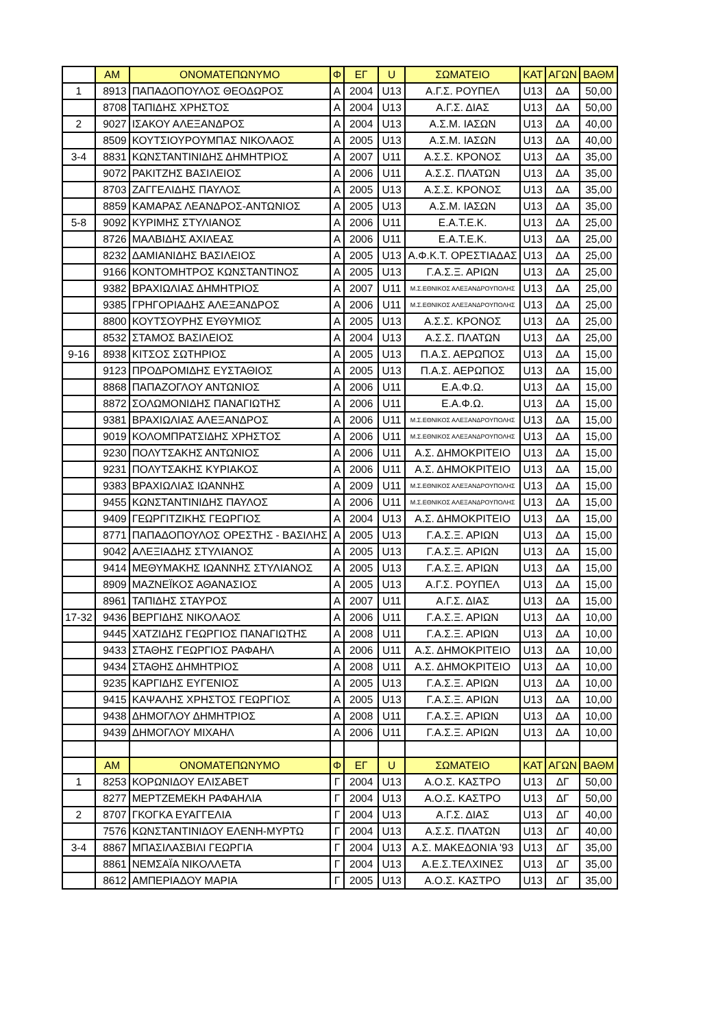| | AM | ΟΝΟΜΑΤΕΠΩΝΥΜΟ | Φ | ΕΓ | U | ΣΩΜΑΤΕΙΟ | ΚΑΤ | ΑΓΩΝ | ΒΑΘΜ |
| 1 | 8913 | ΠΑΠΑΔΟΠΟΥΛΟΣ ΘΕΟΔΩΡΟΣ | Α | 2004 | U13 | Α.Γ.Σ. ΡΟΥΠΕΛ | U13 | ΔΑ | 50,00 |
| | 8708 | ΤΑΠΙΔΗΣ ΧΡΗΣΤΟΣ | Α | 2004 | U13 | Α.Γ.Σ. ΔΙΑΣ | U13 | ΔΑ | 50,00 |
| 2 | 9027 | ΙΣΑΚΟΥ ΑΛΕΞΑΝΔΡΟΣ | Α | 2004 | U13 | Α.Σ.Μ. ΙΑΣΩΝ | U13 | ΔΑ | 40,00 |
| | 8509 | ΚΟΥΤΣΙΟΥΡΟΥΜΠΑΣ ΝΙΚΟΛΑΟΣ | Α | 2005 | U13 | Α.Σ.Μ. ΙΑΣΩΝ | U13 | ΔΑ | 40,00 |
| 3-4 | 8831 | ΚΩΝΣΤΑΝΤΙΝΙΔΗΣ ΔΗΜΗΤΡΙΟΣ | Α | 2007 | U11 | Α.Σ.Σ. ΚΡΟΝΟΣ | U13 | ΔΑ | 35,00 |
| | 9072 | ΡΑΚΙΤΖΗΣ ΒΑΣΙΛΕΙΟΣ | Α | 2006 | U11 | Α.Σ.Σ. ΠΛΑΤΩΝ | U13 | ΔΑ | 35,00 |
| | 8703 | ΖΑΓΓΕΛΙΔΗΣ ΠΑΥΛΟΣ | Α | 2005 | U13 | Α.Σ.Σ. ΚΡΟΝΟΣ | U13 | ΔΑ | 35,00 |
| | 8859 | ΚΑΜΑΡΑΣ ΛΕΑΝΔΡΟΣ-ΑΝΤΩΝΙΟΣ | Α | 2005 | U13 | Α.Σ.Μ. ΙΑΣΩΝ | U13 | ΔΑ | 35,00 |
| 5-8 | 9092 | ΚΥΡΙΜΗΣ ΣΤΥΛΙΑΝΟΣ | Α | 2006 | U11 | Ε.Α.Τ.Ε.Κ. | U13 | ΔΑ | 25,00 |
| | 8726 | ΜΑΛΒΙΔΗΣ ΑΧΙΛΕΑΣ | Α | 2006 | U11 | Ε.Α.Τ.Ε.Κ. | U13 | ΔΑ | 25,00 |
| | 8232 | ΔΑΜΙΑΝΙΔΗΣ ΒΑΣΙΛΕΙΟΣ | Α | 2005 | U13 | Α.Φ.Κ.Τ. ΟΡΕΣΤΙΑΔΑΣ | U13 | ΔΑ | 25,00 |
| | 9166 | ΚΟΝΤΟΜΗΤΡΟΣ ΚΩΝΣΤΑΝΤΙΝΟΣ | Α | 2005 | U13 | Γ.Α.Σ.Ξ. ΑΡΙΩΝ | U13 | ΔΑ | 25,00 |
| | 9382 | ΒΡΑΧΙΩΛΙΑΣ ΔΗΜΗΤΡΙΟΣ | Α | 2007 | U11 | Μ.Σ.ΕΘΝΙΚΟΣ ΑΛΕΞΑΝΔΡΟΥΠΟΛΗΣ | U13 | ΔΑ | 25,00 |
| | 9385 | ΓΡΗΓΟΡΙΑΔΗΣ ΑΛΕΞΑΝΔΡΟΣ | Α | 2006 | U11 | Μ.Σ.ΕΘΝΙΚΟΣ ΑΛΕΞΑΝΔΡΟΥΠΟΛΗΣ | U13 | ΔΑ | 25,00 |
| | 8800 | ΚΟΥΤΣΟΥΡΗΣ ΕΥΘΥΜΙΟΣ | Α | 2005 | U13 | Α.Σ.Σ. ΚΡΟΝΟΣ | U13 | ΔΑ | 25,00 |
| | 8532 | ΣΤΑΜΟΣ ΒΑΣΙΛΕΙΟΣ | Α | 2004 | U13 | Α.Σ.Σ. ΠΛΑΤΩΝ | U13 | ΔΑ | 25,00 |
| 9-16 | 8938 | ΚΙΤΣΟΣ ΣΩΤΗΡΙΟΣ | Α | 2005 | U13 | Π.Α.Σ. ΑΕΡΩΠΟΣ | U13 | ΔΑ | 15,00 |
| | 9123 | ΠΡΟΔΡΟΜΙΔΗΣ ΕΥΣΤΑΘΙΟΣ | Α | 2005 | U13 | Π.Α.Σ. ΑΕΡΩΠΟΣ | U13 | ΔΑ | 15,00 |
| | 8868 | ΠΑΠΑΖΟΓΛΟΥ ΑΝΤΩΝΙΟΣ | Α | 2006 | U11 | Ε.Α.Φ.Ω. | U13 | ΔΑ | 15,00 |
| | 8872 | ΣΟΛΩΜΟΝΙΔΗΣ ΠΑΝΑΓΙΩΤΗΣ | Α | 2006 | U11 | Ε.Α.Φ.Ω. | U13 | ΔΑ | 15,00 |
| | 9381 | ΒΡΑΧΙΩΛΙΑΣ ΑΛΕΞΑΝΔΡΟΣ | Α | 2006 | U11 | Μ.Σ.ΕΘΝΙΚΟΣ ΑΛΕΞΑΝΔΡΟΥΠΟΛΗΣ | U13 | ΔΑ | 15,00 |
| | 9019 | ΚΟΛΟΜΠΡΑΤΣΙΔΗΣ ΧΡΗΣΤΟΣ | Α | 2006 | U11 | Μ.Σ.ΕΘΝΙΚΟΣ ΑΛΕΞΑΝΔΡΟΥΠΟΛΗΣ | U13 | ΔΑ | 15,00 |
| | 9230 | ΠΟΛΥΤΣΑΚΗΣ ΑΝΤΩΝΙΟΣ | Α | 2006 | U11 | Α.Σ. ΔΗΜΟΚΡΙΤΕΙΟ | U13 | ΔΑ | 15,00 |
| | 9231 | ΠΟΛΥΤΣΑΚΗΣ ΚΥΡΙΑΚΟΣ | Α | 2006 | U11 | Α.Σ. ΔΗΜΟΚΡΙΤΕΙΟ | U13 | ΔΑ | 15,00 |
| | 9383 | ΒΡΑΧΙΩΛΙΑΣ ΙΩΑΝΝΗΣ | Α | 2009 | U11 | Μ.Σ.ΕΘΝΙΚΟΣ ΑΛΕΞΑΝΔΡΟΥΠΟΛΗΣ | U13 | ΔΑ | 15,00 |
| | 9455 | ΚΩΝΣΤΑΝΤΙΝΙΔΗΣ ΠΑΥΛΟΣ | Α | 2006 | U11 | Μ.Σ.ΕΘΝΙΚΟΣ ΑΛΕΞΑΝΔΡΟΥΠΟΛΗΣ | U13 | ΔΑ | 15,00 |
| | 9409 | ΓΕΩΡΓΙΤΖΙΚΗΣ ΓΕΩΡΓΙΟΣ | Α | 2004 | U13 | Α.Σ. ΔΗΜΟΚΡΙΤΕΙΟ | U13 | ΔΑ | 15,00 |
| | 8771 | ΠΑΠΑΔΟΠΟΥΛΟΣ ΟΡΕΣΤΗΣ - ΒΑΣΙΛΗΣ | Α | 2005 | U13 | Γ.Α.Σ.Ξ. ΑΡΙΩΝ | U13 | ΔΑ | 15,00 |
| | 9042 | ΑΛΕΞΙΑΔΗΣ ΣΤΥΛΙΑΝΟΣ | Α | 2005 | U13 | Γ.Α.Σ.Ξ. ΑΡΙΩΝ | U13 | ΔΑ | 15,00 |
| | 9414 | ΜΕΘΥΜΑΚΗΣ ΙΩΑΝΝΗΣ ΣΤΥΛΙΑΝΟΣ | Α | 2005 | U13 | Γ.Α.Σ.Ξ. ΑΡΙΩΝ | U13 | ΔΑ | 15,00 |
| | 8909 | ΜΑΖΝΕΪΚΟΣ ΑΘΑΝΑΣΙΟΣ | Α | 2005 | U13 | Α.Γ.Σ. ΡΟΥΠΕΛ | U13 | ΔΑ | 15,00 |
| | 8961 | ΤΑΠΙΔΗΣ ΣΤΑΥΡΟΣ | Α | 2007 | U11 | Α.Γ.Σ. ΔΙΑΣ | U13 | ΔΑ | 15,00 |
| 17-32 | 9436 | ΒΕΡΓΙΔΗΣ ΝΙΚΟΛΑΟΣ | Α | 2006 | U11 | Γ.Α.Σ.Ξ. ΑΡΙΩΝ | U13 | ΔΑ | 10,00 |
| | 9445 | ΧΑΤΖΙΔΗΣ ΓΕΩΡΓΙΟΣ ΠΑΝΑΓΙΩΤΗΣ | Α | 2008 | U11 | Γ.Α.Σ.Ξ. ΑΡΙΩΝ | U13 | ΔΑ | 10,00 |
| | 9433 | ΣΤΑΘΗΣ ΓΕΩΡΓΙΟΣ ΡΑΦΑΗΛ | Α | 2006 | U11 | Α.Σ. ΔΗΜΟΚΡΙΤΕΙΟ | U13 | ΔΑ | 10,00 |
| | 9434 | ΣΤΑΘΗΣ ΔΗΜΗΤΡΙΟΣ | Α | 2008 | U11 | Α.Σ. ΔΗΜΟΚΡΙΤΕΙΟ | U13 | ΔΑ | 10,00 |
| | 9235 | ΚΑΡΓΙΔΗΣ ΕΥΓΕΝΙΟΣ | Α | 2005 | U13 | Γ.Α.Σ.Ξ. ΑΡΙΩΝ | U13 | ΔΑ | 10,00 |
| | 9415 | ΚΑΨΑΛΗΣ ΧΡΗΣΤΟΣ ΓΕΩΡΓΙΟΣ | Α | 2005 | U13 | Γ.Α.Σ.Ξ. ΑΡΙΩΝ | U13 | ΔΑ | 10,00 |
| | 9438 | ΔΗΜΟΓΛΟΥ ΔΗΜΗΤΡΙΟΣ | Α | 2008 | U11 | Γ.Α.Σ.Ξ. ΑΡΙΩΝ | U13 | ΔΑ | 10,00 |
| | 9439 | ΔΗΜΟΓΛΟΥ ΜΙΧΑΗΛ | Α | 2006 | U11 | Γ.Α.Σ.Ξ. ΑΡΙΩΝ | U13 | ΔΑ | 10,00 |
| | AM | ΟΝΟΜΑΤΕΠΩΝΥΜΟ | Φ | ΕΓ | U | ΣΩΜΑΤΕΙΟ | ΚΑΤ | ΑΓΩΝ | ΒΑΘΜ |
| 1 | 8253 | ΚΟΡΩΝΙΔΟΥ ΕΛΙΣΑΒΕΤ | Γ | 2004 | U13 | Α.Ο.Σ. ΚΑΣΤΡΟ | U13 | ΔΓ | 50,00 |
| | 8277 | ΜΕΡΤΖΕΜΕΚΗ ΡΑΦΑΗΛΙΑ | Γ | 2004 | U13 | Α.Ο.Σ. ΚΑΣΤΡΟ | U13 | ΔΓ | 50,00 |
| 2 | 8707 | ΓΚΟΓΚΑ ΕΥΑΓΓΕΛΙΑ | Γ | 2004 | U13 | Α.Γ.Σ. ΔΙΑΣ | U13 | ΔΓ | 40,00 |
| | 7576 | ΚΩΝΣΤΑΝΤΙΝΙΔΟΥ ΕΛΕΝΗ-ΜΥΡΤΩ | Γ | 2004 | U13 | Α.Σ.Σ. ΠΛΑΤΩΝ | U13 | ΔΓ | 40,00 |
| 3-4 | 8867 | ΜΠΑΣΙΛΑΣΒΙΛΙ ΓΕΩΡΓΙΑ | Γ | 2004 | U13 | Α.Σ. ΜΑΚΕΔΟΝΙΑ '93 | U13 | ΔΓ | 35,00 |
| | 8861 | ΝΕΜΣΑΪΑ ΝΙΚΟΛΛΕΤΑ | Γ | 2004 | U13 | Α.Ε.Σ.ΤΕΛΧΙΝΕΣ | U13 | ΔΓ | 35,00 |
| | 8612 | ΑΜΠΕΡΙΑΔΟΥ ΜΑΡΙΑ | Γ | 2005 | U13 | Α.Ο.Σ. ΚΑΣΤΡΟ | U13 | ΔΓ | 35,00 |